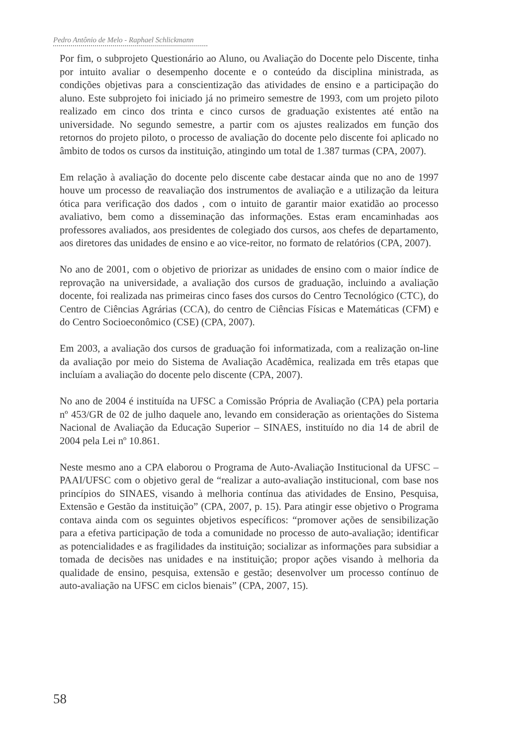Pedro Antônio de Melo - Raphael Schlickmann
Por fim, o subprojeto Questionário ao Aluno, ou Avaliação do Docente pelo Discente, tinha por intuito avaliar o desempenho docente e o conteúdo da disciplina ministrada, as condições objetivas para a conscientização das atividades de ensino e a participação do aluno. Este subprojeto foi iniciado já no primeiro semestre de 1993, com um projeto piloto realizado em cinco dos trinta e cinco cursos de graduação existentes até então na universidade. No segundo semestre, a partir com os ajustes realizados em função dos retornos do projeto piloto, o processo de avaliação do docente pelo discente foi aplicado no âmbito de todos os cursos da instituição, atingindo um total de 1.387 turmas (CPA, 2007).
Em relação à avaliação do docente pelo discente cabe destacar ainda que no ano de 1997 houve um processo de reavaliação dos instrumentos de avaliação e a utilização da leitura ótica para verificação dos dados , com o intuito de garantir maior exatidão ao processo avaliativo, bem como a disseminação das informações. Estas eram encaminhadas aos professores avaliados, aos presidentes de colegiado dos cursos, aos chefes de departamento, aos diretores das unidades de ensino e ao vice-reitor, no formato de relatórios (CPA, 2007).
No ano de 2001, com o objetivo de priorizar as unidades de ensino com o maior índice de reprovação na universidade, a avaliação dos cursos de graduação, incluindo a avaliação docente, foi realizada nas primeiras cinco fases dos cursos do Centro Tecnológico (CTC), do Centro de Ciências Agrárias (CCA), do centro de Ciências Físicas e Matemáticas (CFM) e do Centro Socioeconômico (CSE) (CPA, 2007).
Em 2003, a avaliação dos cursos de graduação foi informatizada, com a realização on-line da avaliação por meio do Sistema de Avaliação Acadêmica, realizada em três etapas que incluíam a avaliação do docente pelo discente (CPA, 2007).
No ano de 2004 é instituída na UFSC a Comissão Própria de Avaliação (CPA) pela portaria nº 453/GR de 02 de julho daquele ano, levando em consideração as orientações do Sistema Nacional de Avaliação da Educação Superior – SINAES, instituído no dia 14 de abril de 2004 pela Lei nº 10.861.
Neste mesmo ano a CPA elaborou o Programa de Auto-Avaliação Institucional da UFSC – PAAI/UFSC com o objetivo geral de “realizar a auto-avaliação institucional, com base nos princípios do SINAES, visando à melhoria contínua das atividades de Ensino, Pesquisa, Extensão e Gestão da instituição” (CPA, 2007, p. 15). Para atingir esse objetivo o Programa contava ainda com os seguintes objetivos específicos: “promover ações de sensibilização para a efetiva participação de toda a comunidade no processo de auto-avaliação; identificar as potencialidades e as fragilidades da instituição; socializar as informações para subsidiar a tomada de decisões nas unidades e na instituição; propor ações visando à melhoria da qualidade de ensino, pesquisa, extensão e gestão; desenvolver um processo contínuo de auto-avaliação na UFSC em ciclos bienais” (CPA, 2007, 15).
58